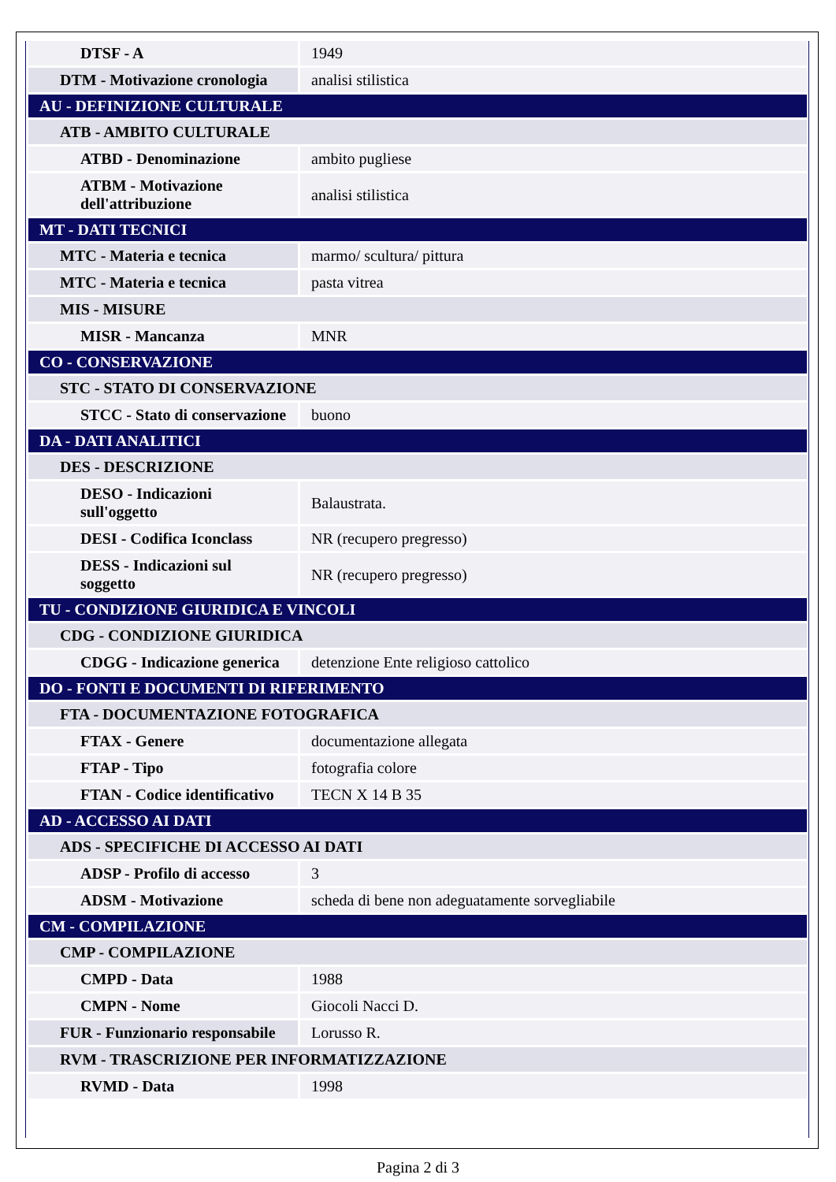| DTSF - A | 1949 |
| DTM - Motivazione cronologia | analisi stilistica |
| AU - DEFINIZIONE CULTURALE | |
| ATB - AMBITO CULTURALE | |
| ATBD - Denominazione | ambito pugliese |
| ATBM - Motivazione dell'attribuzione | analisi stilistica |
| MT - DATI TECNICI | |
| MTC - Materia e tecnica | marmo/ scultura/ pittura |
| MTC - Materia e tecnica | pasta vitrea |
| MIS - MISURE | |
| MISR - Mancanza | MNR |
| CO - CONSERVAZIONE | |
| STC - STATO DI CONSERVAZIONE | |
| STCC - Stato di conservazione | buono |
| DA - DATI ANALITICI | |
| DES - DESCRIZIONE | |
| DESO - Indicazioni sull'oggetto | Balaustrata. |
| DESI - Codifica Iconclass | NR (recupero pregresso) |
| DESS - Indicazioni sul soggetto | NR (recupero pregresso) |
| TU - CONDIZIONE GIURIDICA E VINCOLI | |
| CDG - CONDIZIONE GIURIDICA | |
| CDGG - Indicazione generica | detenzione Ente religioso cattolico |
| DO - FONTI E DOCUMENTI DI RIFERIMENTO | |
| FTA - DOCUMENTAZIONE FOTOGRAFICA | |
| FTAX - Genere | documentazione allegata |
| FTAP - Tipo | fotografia colore |
| FTAN - Codice identificativo | TECN X 14 B 35 |
| AD - ACCESSO AI DATI | |
| ADS - SPECIFICHE DI ACCESSO AI DATI | |
| ADSP - Profilo di accesso | 3 |
| ADSM - Motivazione | scheda di bene non adeguatamente sorvegliabile |
| CM - COMPILAZIONE | |
| CMP - COMPILAZIONE | |
| CMPD - Data | 1988 |
| CMPN - Nome | Giocoli Nacci D. |
| FUR - Funzionario responsabile | Lorusso R. |
| RVM - TRASCRIZIONE PER INFORMATIZZAZIONE | |
| RVMD - Data | 1998 |
Pagina 2 di 3